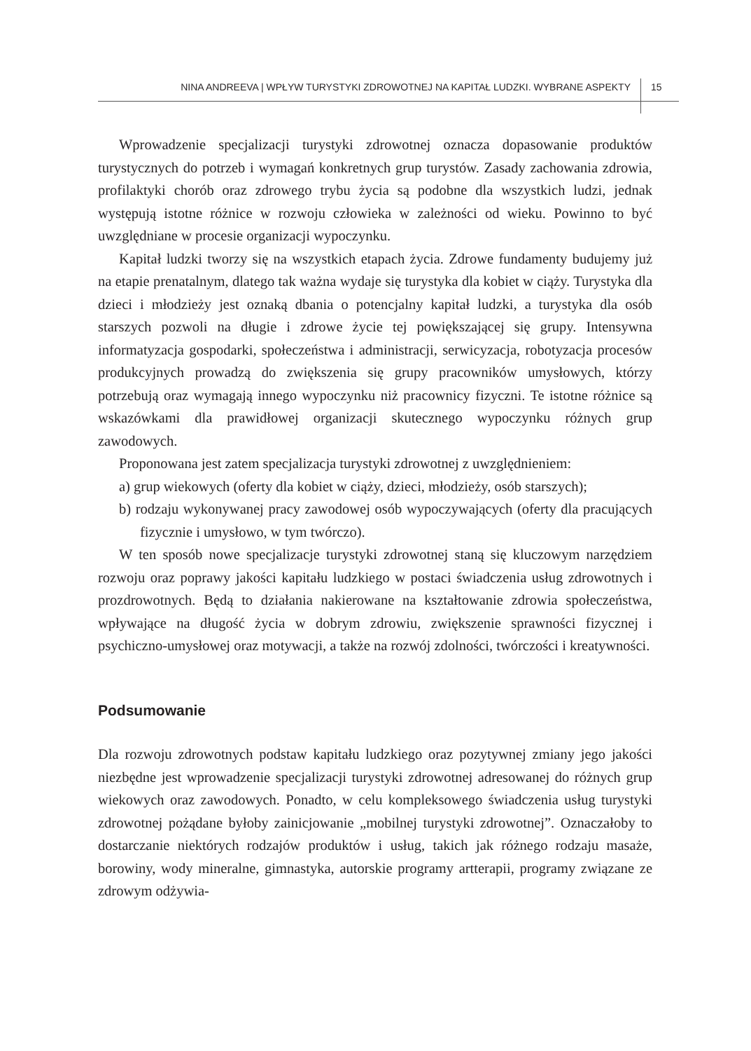NINA ANDREEVA | WPŁYW TURYSTYKI ZDROWOTNEJ NA KAPITAŁ LUDZKI. WYBRANE ASPEKTY
15
Wprowadzenie specjalizacji turystyki zdrowotnej oznacza dopasowanie produktów turystycznych do potrzeb i wymagań konkretnych grup turystów. Zasady zachowania zdrowia, profilaktyki chorób oraz zdrowego trybu życia są podobne dla wszystkich ludzi, jednak występują istotne różnice w rozwoju człowieka w zależności od wieku. Powinno to być uwzględniane w procesie organizacji wypoczynku.
Kapitał ludzki tworzy się na wszystkich etapach życia. Zdrowe fundamenty budujemy już na etapie prenatalnym, dlatego tak ważna wydaje się turystyka dla kobiet w ciąży. Turystyka dla dzieci i młodzieży jest oznaką dbania o potencjalny kapitał ludzki, a turystyka dla osób starszych pozwoli na długie i zdrowe życie tej powiększającej się grupy. Intensywna informatyzacja gospodarki, społeczeństwa i administracji, serwicyzacja, robotyzacja procesów produkcyjnych prowadzą do zwiększenia się grupy pracowników umysłowych, którzy potrzebują oraz wymagają innego wypoczynku niż pracownicy fizyczni. Te istotne różnice są wskazówkami dla prawidłowej organizacji skutecznego wypoczynku różnych grup zawodowych.
Proponowana jest zatem specjalizacja turystyki zdrowotnej z uwzględnieniem:
a) grup wiekowych (oferty dla kobiet w ciąży, dzieci, młodzieży, osób starszych);
b) rodzaju wykonywanej pracy zawodowej osób wypoczywających (oferty dla pracujących fizycznie i umysłowo, w tym twórczo).
W ten sposób nowe specjalizacje turystyki zdrowotnej staną się kluczowym narzędziem rozwoju oraz poprawy jakości kapitału ludzkiego w postaci świadczenia usług zdrowotnych i prozdrowotnych. Będą to działania nakierowane na kształtowanie zdrowia społeczeństwa, wpływające na długość życia w dobrym zdrowiu, zwiększenie sprawności fizycznej i psychiczno-umysłowej oraz motywacji, a także na rozwój zdolności, twórczości i kreatywności.
Podsumowanie
Dla rozwoju zdrowotnych podstaw kapitału ludzkiego oraz pozytywnej zmiany jego jakości niezbędne jest wprowadzenie specjalizacji turystyki zdrowotnej adresowanej do różnych grup wiekowych oraz zawodowych. Ponadto, w celu kompleksowego świadczenia usług turystyki zdrowotnej pożądane byłoby zainicjowanie „mobilnej turystyki zdrowotnej”. Oznaczałoby to dostarczanie niektórych rodzajów produktów i usług, takich jak różnego rodzaju masaże, borowiny, wody mineralne, gimnastyka, autorskie programy artterapii, programy związane ze zdrowym odżywia-